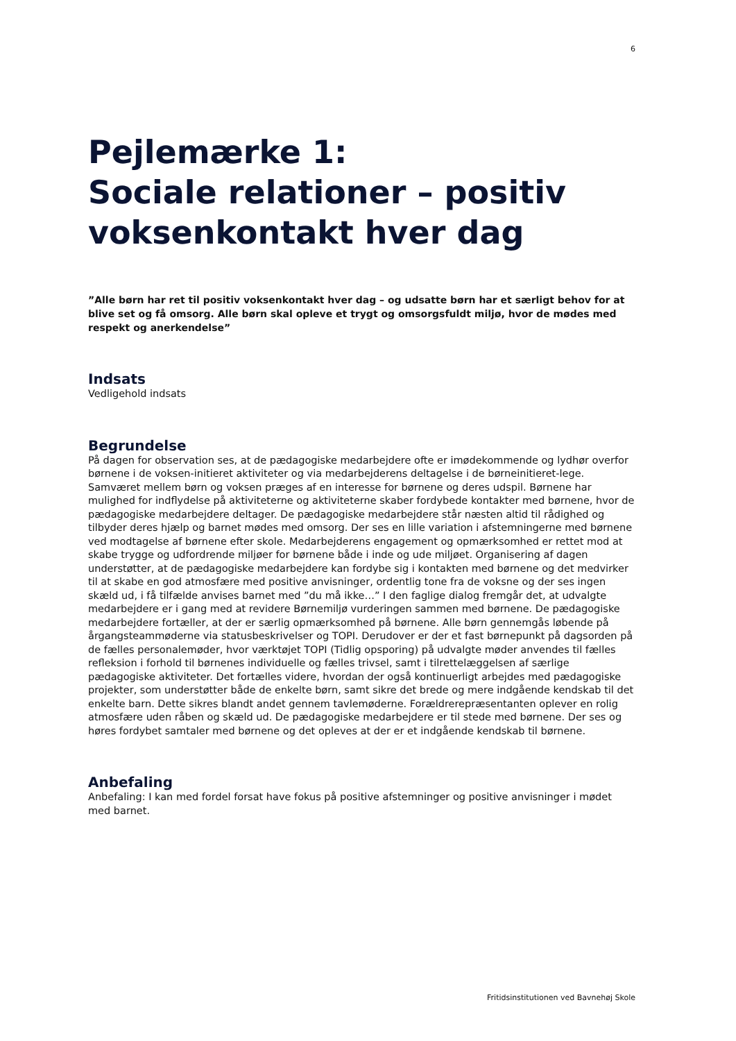6
Pejlemærke 1:
Sociale relationer – positiv voksenkontakt hver dag
”Alle børn har ret til positiv voksenkontakt hver dag – og udsatte børn har et særligt behov for at blive set og få omsorg. Alle børn skal opleve et trygt og omsorgsfuldt miljø, hvor de mødes med respekt og anerkendelse”
Indsats
Vedligehold indsats
Begrundelse
På dagen for observation ses, at de pædagogiske medarbejdere ofte er imødekommende og lydhør overfor børnene i de voksen-initieret aktiviteter og via medarbejderens deltagelse i de børneinitieret-lege. Samværet mellem børn og voksen præges af en interesse for børnene og deres udspil. Børnene har mulighed for indflydelse på aktiviteterne og aktiviteterne skaber fordybede kontakter med børnene, hvor de pædagogiske medarbejdere deltager. De pædagogiske medarbejdere står næsten altid til rådighed og tilbyder deres hjælp og barnet mødes med omsorg. Der ses en lille variation i afstemningerne med børnene ved modtagelse af børnene efter skole. Medarbejderens engagement og opmærksomhed er rettet mod at skabe trygge og udfordrende miljøer for børnene både i inde og ude miljøet. Organisering af dagen understøtter, at de pædagogiske medarbejdere kan fordybe sig i kontakten med børnene og det medvirker til at skabe en god atmosfære med positive anvisninger, ordentlig tone fra de voksne og der ses ingen skæld ud, i få tilfælde anvises barnet med ”du må ikke…” I den faglige dialog fremgår det, at udvalgte medarbejdere er i gang med at revidere Børnemiljø vurderingen sammen med børnene. De pædagogiske medarbejdere fortæller, at der er særlig opmærksomhed på børnene. Alle børn gennemgås løbende på årgangsteammøderne via statusbeskrivelser og TOPI. Derudover er der et fast børnepunkt på dagsorden på de fælles personalemøder, hvor værktøjet TOPI (Tidlig opsporing) på udvalgte møder anvendes til fælles refleksion i forhold til børnenes individuelle og fælles trivsel, samt i tilrettelæggelsen af særlige pædagogiske aktiviteter. Det fortælles videre, hvordan der også kontinuerligt arbejdes med pædagogiske projekter, som understøtter både de enkelte børn, samt sikre det brede og mere indgående kendskab til det enkelte barn. Dette sikres blandt andet gennem tavlemøderne. Forældrerepræsentanten oplever en rolig atmosfære uden råben og skæld ud. De pædagogiske medarbejdere er til stede med børnene. Der ses og høres fordybet samtaler med børnene og det opleves at der er et indgående kendskab til børnene.
Anbefaling
Anbefaling: I kan med fordel forsat have fokus på positive afstemninger og positive anvisninger i mødet med barnet.
Fritidsinstitutionen ved Bavnehøj Skole